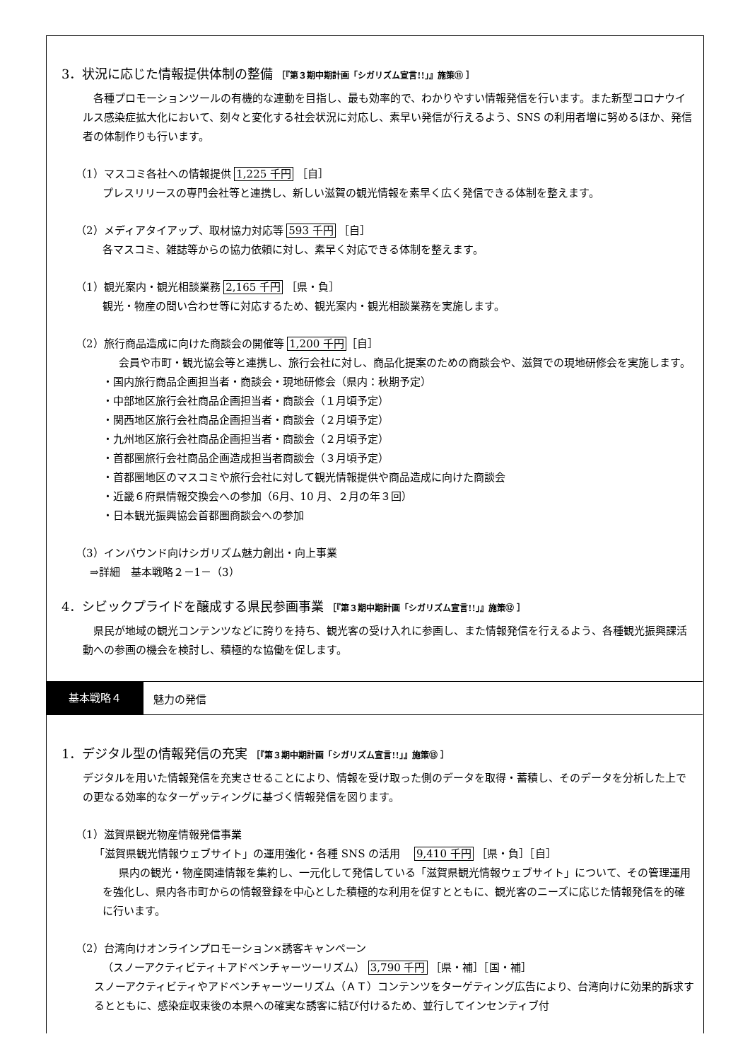3．状況に応じた情報提供体制の整備 ［『第３期中期計画「シガリズム宣言!!」』施策⑪ ］
各種プロモーションツールの有機的な連動を目指し、最も効率的で、わかりやすい情報発信を行います。また新型コロナウイルス感染症拡大化において、刻々と変化する社会状況に対応し、素早い発信が行えるよう、SNS の利用者増に努めるほか、発信者の体制作りも行います。
（1）マスコミ各社への情報提供 1,225 千円 ［自］
プレスリリースの専門会社等と連携し、新しい滋賀の観光情報を素早く広く発信できる体制を整えます。
（2）メディアタイアップ、取材協力対応等 593 千円 ［自］
各マスコミ、雑誌等からの協力依頼に対し、素早く対応できる体制を整えます。
（1）観光案内・観光相談業務 2,165 千円 ［県・負］
観光・物産の問い合わせ等に対応するため、観光案内・観光相談業務を実施します。
（2）旅行商品造成に向けた商談会の開催等 1,200 千円［自］
会員や市町・観光協会等と連携し、旅行会社に対し、商品化提案のための商談会や、滋賀での現地研修会を実施します。
・国内旅行商品企画担当者・商談会・現地研修会（県内：秋期予定）
・中部地区旅行会社商品企画担当者・商談会（１月頃予定）
・関西地区旅行会社商品企画担当者・商談会（２月頃予定）
・九州地区旅行会社商品企画担当者・商談会（２月頃予定）
・首都圏旅行会社商品企画造成担当者商談会（３月頃予定）
・首都圏地区のマスコミや旅行会社に対して観光情報提供や商品造成に向けた商談会
・近畿６府県情報交換会への参加（6月、10 月、２月の年３回）
・日本観光振興協会首都圏商談会への参加
（3）インバウンド向けシガリズム魅力創出・向上事業
⇒詳細　基本戦略２－1－（3）
4．シビックプライドを醸成する県民参画事業 ［『第３期中期計画「シガリズム宣言!!」』施策⑫ ］
県民が地域の観光コンテンツなどに誇りを持ち、観光客の受け入れに参画し、また情報発信を行えるよう、各種観光振興課活動への参画の機会を検討し、積極的な協働を促します。
基本戦略４
魅力の発信
1．デジタル型の情報発信の充実 ［『第３期中期計画「シガリズム宣言!!」』施策⑬ ］
デジタルを用いた情報発信を充実させることにより、情報を受け取った側のデータを取得・蓄積し、そのデータを分析した上での更なる効率的なターゲッティングに基づく情報発信を図ります。
（1）滋賀県観光物産情報発信事業
「滋賀県観光情報ウェブサイト」の運用強化・各種 SNS の活用　 9,410 千円 ［県・負］［自］
県内の観光・物産関連情報を集約し、一元化して発信している「滋賀県観光情報ウェブサイト」について、その管理運用を強化し、県内各市町からの情報登録を中心とした積極的な利用を促すとともに、観光客のニーズに応じた情報発信を的確に行います。
（2）台湾向けオンラインプロモーション×誘客キャンペーン
（スノーアクティビティ＋アドベンチャーツーリズム） 3,790 千円 ［県・補］［国・補］
スノーアクティビティやアドベンチャーツーリズム（ＡＴ）コンテンツをターゲティング広告により、台湾向けに効果的訴求するとともに、感染症収束後の本県への確実な誘客に結び付けるため、並行してインセンティブ付